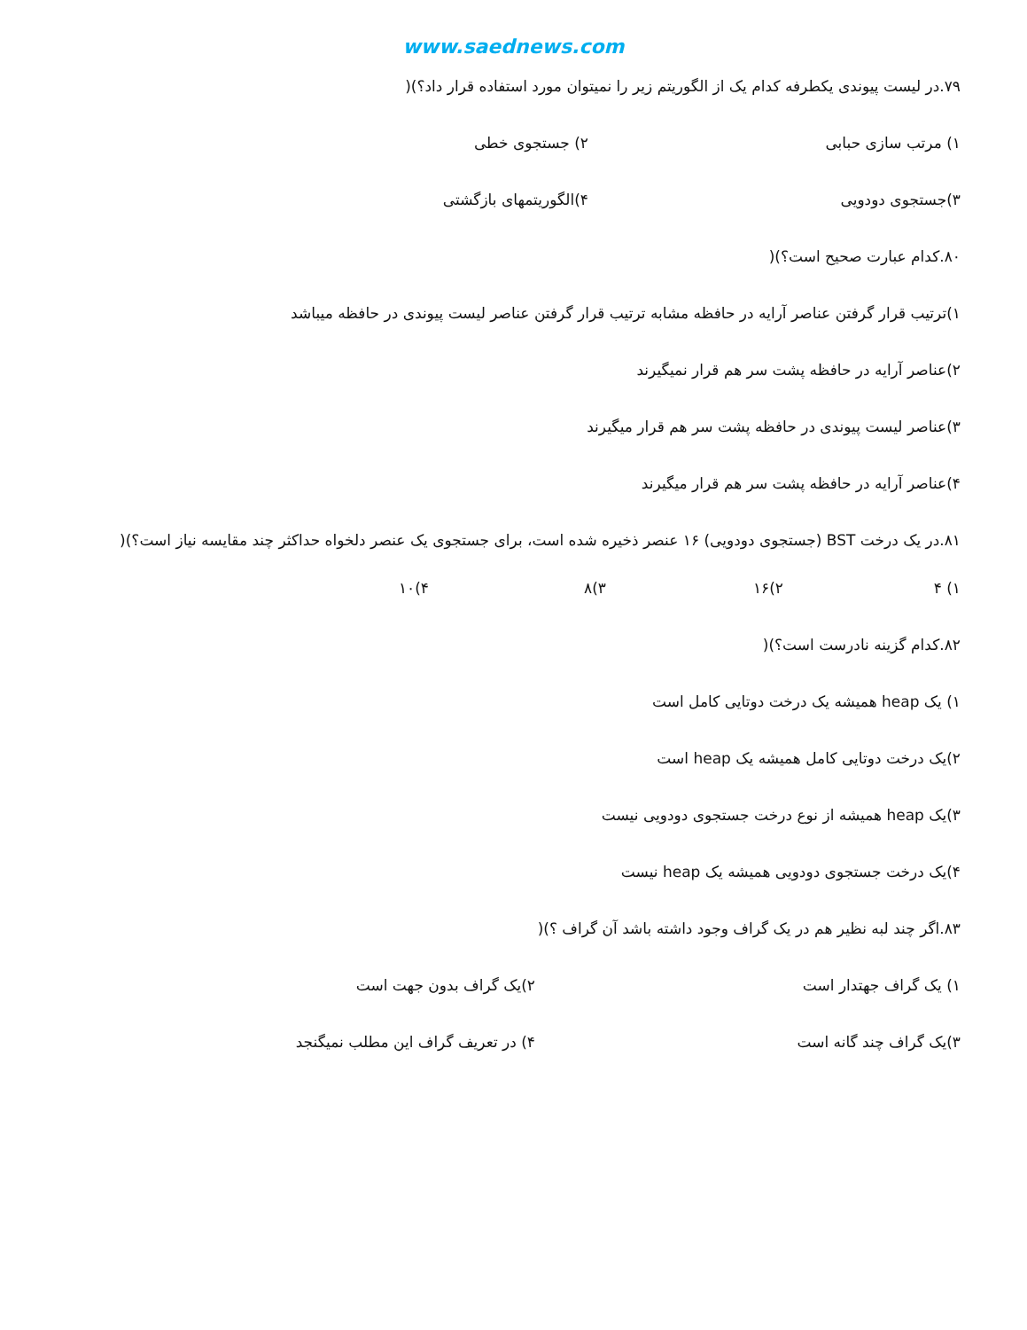www.saednews.com
۷۹.در لیست پیوندی یکطرفه کدام یک از الگوریتم زیر را نمیتوان مورد استفاده قرار داد؟)(
۱) مرتب سازی حبابی ۲) جستجوی خطی
۳)جستجوی دودویی ۴)الگوریتمهای بازگشتی
۸۰.کدام عبارت صحیح است؟)(
۱)ترتیب قرار گرفتن عناصر آرایه در حافظه مشابه ترتیب قرار گرفتن عناصر لیست پیوندی در حافظه میباشد
۲)عناصر آرایه در حافظه پشت سر هم قرار نمیگیرند
۳)عناصر لیست پیوندی در حافظه پشت سر هم قرار میگیرند
۴)عناصر آرایه در حافظه پشت سر هم قرار میگیرند
۸۱.در یک درخت BST (جستجوی دودویی) ۱۶ عنصر ذخیره شده است، برای جستجوی یک عنصر دلخواه حداکثر چند مقایسه نیاز است؟)(
۱) ۴ ۲)۱۶ ۳)۸ ۴)۱۰
۸۲.کدام گزینه نادرست است؟)(
۱) یک heap همیشه یک درخت دوتایی کامل است
۲)یک درخت دوتایی کامل همیشه یک heap است
۳)یک heap همیشه از نوع درخت جستجوی دودویی نیست
۴)یک درخت جستجوی دودویی همیشه یک heap نیست
۸۳.اگر چند لبه نظیر هم در یک گراف وجود داشته باشد آن گراف ؟)(
۱) یک گراف جهتدار است ۲)یک گراف بدون جهت است
۳)یک گراف چند گانه است ۴) در تعریف گراف این مطلب نمیگنجد